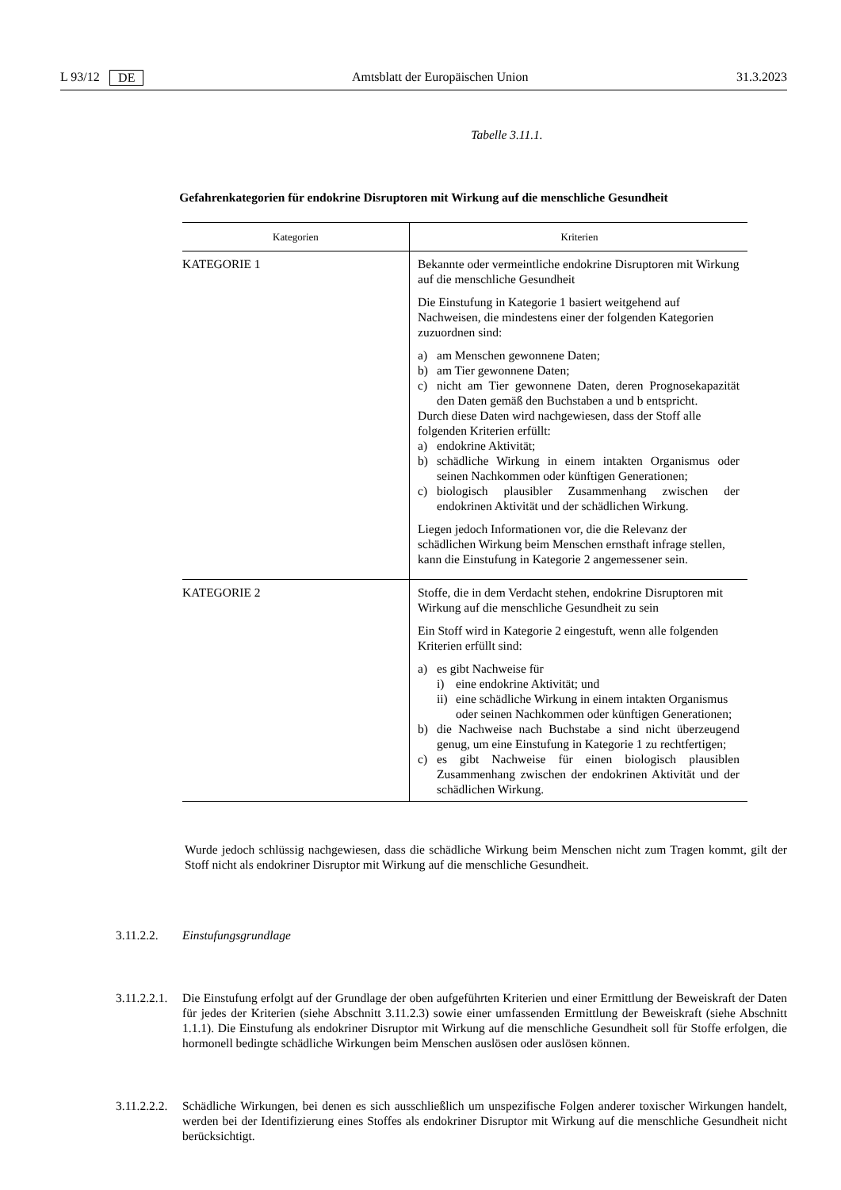L 93/12 DE Amtsblatt der Europäischen Union 31.3.2023
Tabelle 3.11.1.
Gefahrenkategorien für endokrine Disruptoren mit Wirkung auf die menschliche Gesundheit
| Kategorien | Kriterien |
| --- | --- |
| KATEGORIE 1 | Bekannte oder vermeintliche endokrine Disruptoren mit Wirkung auf die menschliche Gesundheit Die Einstufung in Kategorie 1 basiert weitgehend auf Nachweisen, die mindestens einer der folgenden Kategorien zuzuordnen sind: a) am Menschen gewonnene Daten; b) am Tier gewonnene Daten; c) nicht am Tier gewonnene Daten, deren Prognosekapazität den Daten gemäß den Buchstaben a und b entspricht. Durch diese Daten wird nachgewiesen, dass der Stoff alle folgenden Kriterien erfüllt: a) endokrine Aktivität; b) schädliche Wirkung in einem intakten Organismus oder seinen Nachkommen oder künftigen Generationen; c) biologisch plausibler Zusammenhang zwischen der endokrinen Aktivität und der schädlichen Wirkung. Liegen jedoch Informationen vor, die die Relevanz der schädlichen Wirkung beim Menschen ernsthaft infrage stellen, kann die Einstufung in Kategorie 2 angemessener sein. |
| KATEGORIE 2 | Stoffe, die in dem Verdacht stehen, endokrine Disruptoren mit Wirkung auf die menschliche Gesundheit zu sein Ein Stoff wird in Kategorie 2 eingestuft, wenn alle folgenden Kriterien erfüllt sind: a) es gibt Nachweise für i) eine endokrine Aktivität; und ii) eine schädliche Wirkung in einem intakten Organismus oder seinen Nachkommen oder künftigen Generationen; b) die Nachweise nach Buchstabe a sind nicht überzeugend genug, um eine Einstufung in Kategorie 1 zu rechtfertigen; c) es gibt Nachweise für einen biologisch plausiblen Zusammenhang zwischen der endokrinen Aktivität und der schädlichen Wirkung. |
Wurde jedoch schlüssig nachgewiesen, dass die schädliche Wirkung beim Menschen nicht zum Tragen kommt, gilt der Stoff nicht als endokriner Disruptor mit Wirkung auf die menschliche Gesundheit.
3.11.2.2. Einstufungsgrundlage
3.11.2.2.1. Die Einstufung erfolgt auf der Grundlage der oben aufgeführten Kriterien und einer Ermittlung der Beweiskraft der Daten für jedes der Kriterien (siehe Abschnitt 3.11.2.3) sowie einer umfassenden Ermittlung der Beweiskraft (siehe Abschnitt 1.1.1). Die Einstufung als endokriner Disruptor mit Wirkung auf die menschliche Gesundheit soll für Stoffe erfolgen, die hormonell bedingte schädliche Wirkungen beim Menschen auslösen oder auslösen können.
3.11.2.2.2. Schädliche Wirkungen, bei denen es sich ausschließlich um unspezifische Folgen anderer toxischer Wirkungen handelt, werden bei der Identifizierung eines Stoffes als endokriner Disruptor mit Wirkung auf die menschliche Gesundheit nicht berücksichtigt.